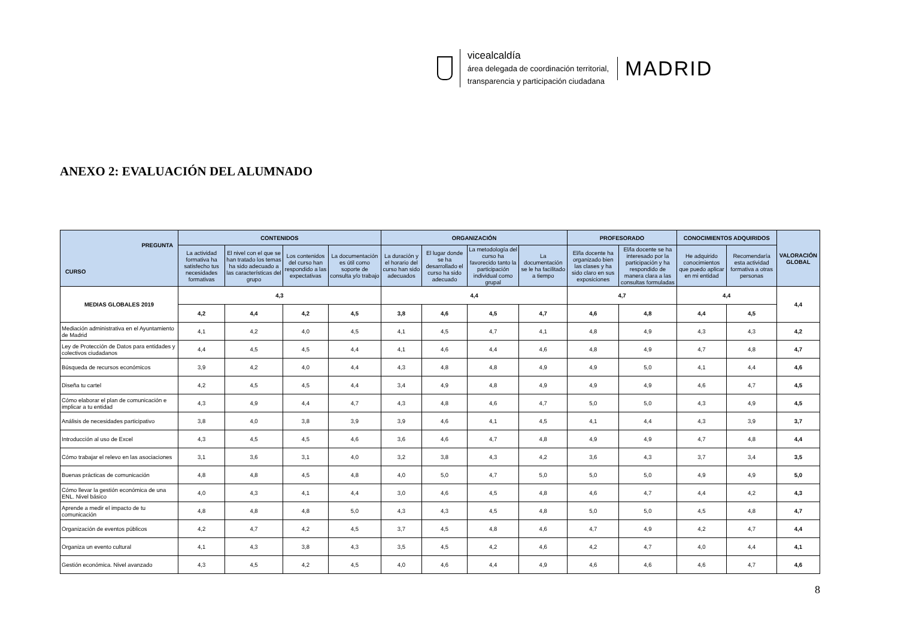vicealcaldía
área delegada de coordinación territorial,
transparencia y participación ciudadana
MADRID
ANEXO 2: EVALUACIÓN DEL ALUMNADO
| PREGUNTA CURSO | CONTENIDOS | | | | ORGANIZACIÓN | | | | PROFESORADO | | CONOCIMIENTOS ADQUIRIDOS | | VALORACIÓN GLOBAL |
| --- | --- | --- | --- | --- | --- | --- | --- | --- | --- | --- | --- | --- | --- |
| | La actividad formativa ha satisfecho tus necesidades formativas | El nivel con el que se han tratado los temas ha sido adecuado a las características del grupo | Los contenidos del curso han respondido a las expectativas | La documentación es útil como soporte de consulta y/o trabajo | La duración y el horario del curso han sido adecuados | El lugar donde se ha desarrollado el curso ha sido adecuado | La metodología del curso ha favorecido tanto la participación individual como grupal | La documentación se le ha facilitado a tiempo | El/la docente ha organizado bien las clases y ha sido claro en sus exposiciones | El/la docente se ha interesado por la participación y ha respondido de manera clara a las consultas formuladas | He adquirido conocimientos que puedo aplicar en mi entidad | Recomendaría esta actividad formativa a otras personas | |
| MEDIAS GLOBALES 2019 | 4,3 | | | | 4,4 | | | | 4,7 | | 4,4 | | 4,4 |
| | 4,2 | 4,4 | 4,2 | 4,5 | 3,8 | 4,6 | 4,5 | 4,7 | 4,6 | 4,8 | 4,4 | 4,5 | |
| Mediación administrativa en el Ayuntamiento de Madrid | 4,1 | 4,2 | 4,0 | 4,5 | 4,1 | 4,5 | 4,7 | 4,1 | 4,8 | 4,9 | 4,3 | 4,3 | 4,2 |
| Ley de Protección de Datos para entidades y colectivos ciudadanos | 4,4 | 4,5 | 4,5 | 4,4 | 4,1 | 4,6 | 4,4 | 4,6 | 4,8 | 4,9 | 4,7 | 4,8 | 4,7 |
| Búsqueda de recursos económicos | 3,9 | 4,2 | 4,0 | 4,4 | 4,3 | 4,8 | 4,8 | 4,9 | 4,9 | 5,0 | 4,1 | 4,4 | 4,6 |
| Diseña tu cartel | 4,2 | 4,5 | 4,5 | 4,4 | 3,4 | 4,9 | 4,8 | 4,9 | 4,9 | 4,9 | 4,6 | 4,7 | 4,5 |
| Cómo elaborar el plan de comunicación e implicar a tu entidad | 4,3 | 4,9 | 4,4 | 4,7 | 4,3 | 4,8 | 4,6 | 4,7 | 5,0 | 5,0 | 4,3 | 4,9 | 4,5 |
| Análisis de necesidades participativo | 3,8 | 4,0 | 3,8 | 3,9 | 3,9 | 4,6 | 4,1 | 4,5 | 4,1 | 4,4 | 4,3 | 3,9 | 3,7 |
| Introducción al uso de Excel | 4,3 | 4,5 | 4,5 | 4,6 | 3,6 | 4,6 | 4,7 | 4,8 | 4,9 | 4,9 | 4,7 | 4,8 | 4,4 |
| Cómo trabajar el relevo en las asociaciones | 3,1 | 3,6 | 3,1 | 4,0 | 3,2 | 3,8 | 4,3 | 4,2 | 3,6 | 4,3 | 3,7 | 3,4 | 3,5 |
| Buenas prácticas de comunicación | 4,8 | 4,8 | 4,5 | 4,8 | 4,0 | 5,0 | 4,7 | 5,0 | 5,0 | 5,0 | 4,9 | 4,9 | 5,0 |
| Cómo llevar la gestión económica de una ENL. Nivel básico | 4,0 | 4,3 | 4,1 | 4,4 | 3,0 | 4,6 | 4,5 | 4,8 | 4,6 | 4,7 | 4,4 | 4,2 | 4,3 |
| Aprende a medir el impacto de tu comunicación | 4,8 | 4,8 | 4,8 | 5,0 | 4,3 | 4,3 | 4,5 | 4,8 | 5,0 | 5,0 | 4,5 | 4,8 | 4,7 |
| Organización de eventos públicos | 4,2 | 4,7 | 4,2 | 4,5 | 3,7 | 4,5 | 4,8 | 4,6 | 4,7 | 4,9 | 4,2 | 4,7 | 4,4 |
| Organiza un evento cultural | 4,1 | 4,3 | 3,8 | 4,3 | 3,5 | 4,5 | 4,2 | 4,6 | 4,2 | 4,7 | 4,0 | 4,4 | 4,1 |
| Gestión económica. Nivel avanzado | 4,3 | 4,5 | 4,2 | 4,5 | 4,0 | 4,6 | 4,4 | 4,9 | 4,6 | 4,6 | 4,6 | 4,7 | 4,6 |
8